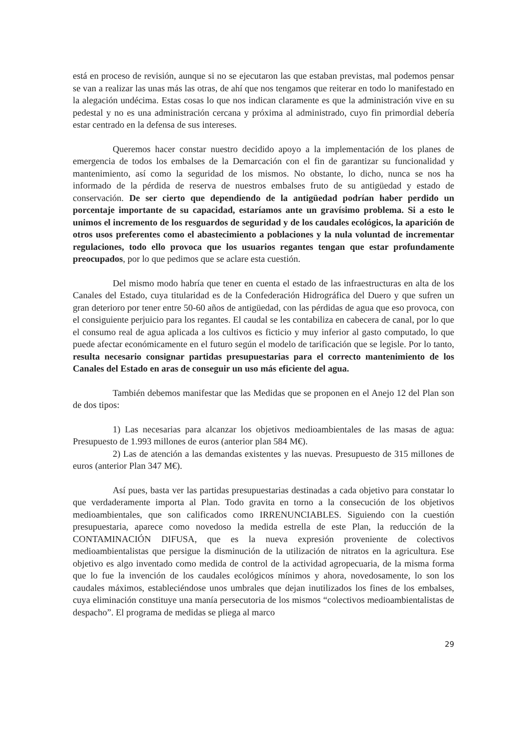está en proceso de revisión, aunque si no se ejecutaron las que estaban previstas, mal podemos pensar se van a realizar las unas más las otras, de ahí que nos tengamos que reiterar en todo lo manifestado en la alegación undécima. Estas cosas lo que nos indican claramente es que la administración vive en su pedestal y no es una administración cercana y próxima al administrado, cuyo fin primordial debería estar centrado en la defensa de sus intereses.
Queremos hacer constar nuestro decidido apoyo a la implementación de los planes de emergencia de todos los embalses de la Demarcación con el fin de garantizar su funcionalidad y mantenimiento, así como la seguridad de los mismos. No obstante, lo dicho, nunca se nos ha informado de la pérdida de reserva de nuestros embalses fruto de su antigüedad y estado de conservación. De ser cierto que dependiendo de la antigüedad podrían haber perdido un porcentaje importante de su capacidad, estaríamos ante un gravísimo problema. Si a esto le unimos el incremento de los resguardos de seguridad y de los caudales ecológicos, la aparición de otros usos preferentes como el abastecimiento a poblaciones y la nula voluntad de incrementar regulaciones, todo ello provoca que los usuarios regantes tengan que estar profundamente preocupados, por lo que pedimos que se aclare esta cuestión.
Del mismo modo habría que tener en cuenta el estado de las infraestructuras en alta de los Canales del Estado, cuya titularidad es de la Confederación Hidrográfica del Duero y que sufren un gran deterioro por tener entre 50-60 años de antigüedad, con las pérdidas de agua que eso provoca, con el consiguiente perjuicio para los regantes. El caudal se les contabiliza en cabecera de canal, por lo que el consumo real de agua aplicada a los cultivos es ficticio y muy inferior al gasto computado, lo que puede afectar económicamente en el futuro según el modelo de tarificación que se legisle. Por lo tanto, resulta necesario consignar partidas presupuestarias para el correcto mantenimiento de los Canales del Estado en aras de conseguir un uso más eficiente del agua.
También debemos manifestar que las Medidas que se proponen en el Anejo 12 del Plan son de dos tipos:
1) Las necesarias para alcanzar los objetivos medioambientales de las masas de agua: Presupuesto de 1.993 millones de euros (anterior plan 584 M€).
2) Las de atención a las demandas existentes y las nuevas. Presupuesto de 315 millones de euros (anterior Plan 347 M€).
Así pues, basta ver las partidas presupuestarias destinadas a cada objetivo para constatar lo que verdaderamente importa al Plan. Todo gravita en torno a la consecución de los objetivos medioambientales, que son calificados como IRRENUNCIABLES. Siguiendo con la cuestión presupuestaria, aparece como novedoso la medida estrella de este Plan, la reducción de la CONTAMINACIÓN DIFUSA, que es la nueva expresión proveniente de colectivos medioambientalistas que persigue la disminución de la utilización de nitratos en la agricultura. Ese objetivo es algo inventado como medida de control de la actividad agropecuaria, de la misma forma que lo fue la invención de los caudales ecológicos mínimos y ahora, novedosamente, lo son los caudales máximos, estableciéndose unos umbrales que dejan inutilizados los fines de los embalses, cuya eliminación constituye una manía persecutoria de los mismos “colectivos medioambientalistas de despacho”. El programa de medidas se pliega al marco
29